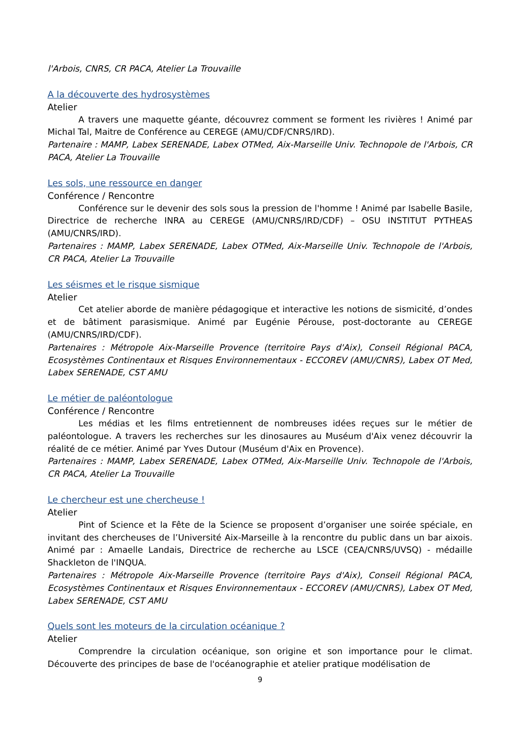l'Arbois, CNRS, CR PACA, Atelier La Trouvaille
A la découverte des hydrosystèmes
Atelier
A travers une maquette géante, découvrez comment se forment les rivières ! Animé par Michal Tal, Maitre de Conférence au CEREGE (AMU/CDF/CNRS/IRD).
Partenaire : MAMP, Labex SERENADE, Labex OTMed, Aix-Marseille Univ. Technopole de l'Arbois, CR PACA, Atelier La Trouvaille
Les sols, une ressource en danger
Conférence / Rencontre
Conférence sur le devenir des sols sous la pression de l'homme ! Animé par Isabelle Basile, Directrice de recherche INRA au CEREGE (AMU/CNRS/IRD/CDF) – OSU INSTITUT PYTHEAS (AMU/CNRS/IRD).
Partenaires : MAMP, Labex SERENADE, Labex OTMed, Aix-Marseille Univ. Technopole de l'Arbois, CR PACA, Atelier La Trouvaille
Les séismes et le risque sismique
Atelier
Cet atelier aborde de manière pédagogique et interactive les notions de sismicité, d’ondes et de bâtiment parasismique. Animé par Eugénie Pérouse, post-doctorante au CEREGE (AMU/CNRS/IRD/CDF).
Partenaires : Métropole Aix-Marseille Provence (territoire Pays d'Aix), Conseil Régional PACA, Ecosystèmes Continentaux et Risques Environnementaux - ECCOREV (AMU/CNRS), Labex OT Med, Labex SERENADE, CST AMU
Le métier de paléontologue
Conférence / Rencontre
Les médias et les films entretiennent de nombreuses idées reçues sur le métier de paléontologue. A travers les recherches sur les dinosaures au Muséum d'Aix venez découvrir la réalité de ce métier. Animé par Yves Dutour (Muséum d'Aix en Provence).
Partenaires : MAMP, Labex SERENADE, Labex OTMed, Aix-Marseille Univ. Technopole de l'Arbois, CR PACA, Atelier La Trouvaille
Le chercheur est une chercheuse !
Atelier
Pint of Science et la Fête de la Science se proposent d’organiser une soirée spéciale, en invitant des chercheuses de l’Université Aix-Marseille à la rencontre du public dans un bar aixois. Animé par : Amaelle Landais, Directrice de recherche au LSCE (CEA/CNRS/UVSQ) - médaille Shackleton de l'INQUA.
Partenaires : Métropole Aix-Marseille Provence (territoire Pays d'Aix), Conseil Régional PACA, Ecosystèmes Continentaux et Risques Environnementaux - ECCOREV (AMU/CNRS), Labex OT Med, Labex SERENADE, CST AMU
Quels sont les moteurs de la circulation océanique ?
Atelier
Comprendre la circulation océanique, son origine et son importance pour le climat. Découverte des principes de base de l'océanographie et atelier pratique modélisation de
9